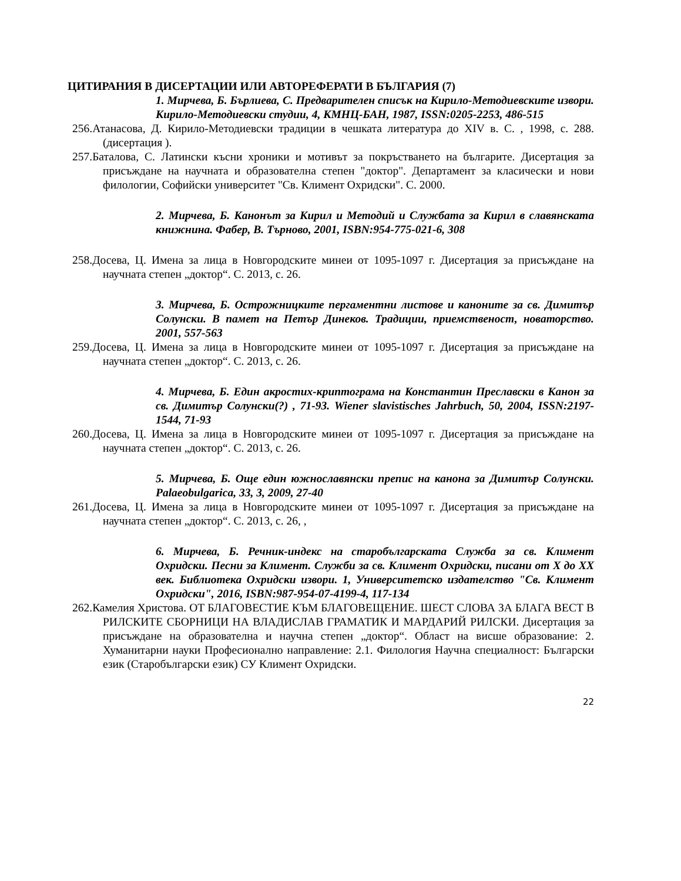ЦИТИРАНИЯ В ДИСЕРТАЦИИ ИЛИ АВТОРЕФЕРАТИ В БЪЛГАРИЯ (7)
1. Мирчева, Б. Бърлиева, С. Предварителен списък на Кирило-Методиевските извори. Кирило-Методиевски студии, 4, КМНЦ-БАН, 1987, ISSN:0205-2253, 486-515
256.Атанасова, Д. Кирило-Методиевски традиции в чешката литература до XIV в. С. , 1998, с. 288. (дисертация ).
257.Баталова, С. Латински късни хроники и мотивът за покръстването на българите. Дисертация за присъждане на научната и образователна степен "доктор". Департамент за класически и нови филологии, Софийски университет "Св. Климент Охридски". С. 2000.
2. Мирчева, Б. Канонът за Кирил и Методий и Службата за Кирил в славянската книжнина. Фабер, В. Търново, 2001, ISBN:954-775-021-6, 308
258.Досева, Ц. Имена за лица в Новгородските минеи от 1095-1097 г. Дисертация за присъждане на научната степен „доктор“. С. 2013, с. 26.
3. Мирчева, Б. Острожницките пергаментни листове и каноните за св. Димитър Солунски. В памет на Петър Динеков. Традиции, приемственост, новаторство. 2001, 557-563
259.Досева, Ц. Имена за лица в Новгородските минеи от 1095-1097 г. Дисертация за присъждане на научната степен „доктор“. С. 2013, с. 26.
4. Мирчева, Б. Един акростих-криптограма на Константин Преславски в Канон за св. Димитър Солунски(?) , 71-93. Wiener slavistisches Jahrbuch, 50, 2004, ISSN:2197-1544, 71-93
260.Досева, Ц. Имена за лица в Новгородските минеи от 1095-1097 г. Дисертация за присъждане на научната степен „доктор“. С. 2013, с. 26.
5. Мирчева, Б. Още един южнославянски препис на канона за Димитър Солунски. Palaeobulgarica, 33, 3, 2009, 27-40
261.Досева, Ц. Имена за лица в Новгородските минеи от 1095-1097 г. Дисертация за присъждане на научната степен „доктор“. С. 2013, с. 26, ,
6. Мирчева, Б. Речник-индекс на старобългарската Служба за св. Климент Охридски. Песни за Климент. Служби за св. Климент Охридски, писани от X до XX век. Библиотека Охридски извори. 1, Университетско издателство "Св. Климент Охридски", 2016, ISBN:987-954-07-4199-4, 117-134
262.Камелия Христова. ОТ БЛАГОВЕСТИЕ КЪМ БЛАГОВЕЩЕНИЕ. ШЕСТ СЛОВА ЗА БЛАГА ВЕСТ В РИЛСКИТЕ СБОРНИЦИ НА ВЛАДИСЛАВ ГРАМАТИК И МАРДАРИЙ РИЛСКИ. Дисертация за присъждане на образователна и научна степен „доктор“. Област на висше образование: 2. Хуманитарни науки Професионално направление: 2.1. Филология Научна специалност: Български език (Старобългарски език) СУ Климент Охридски.
22